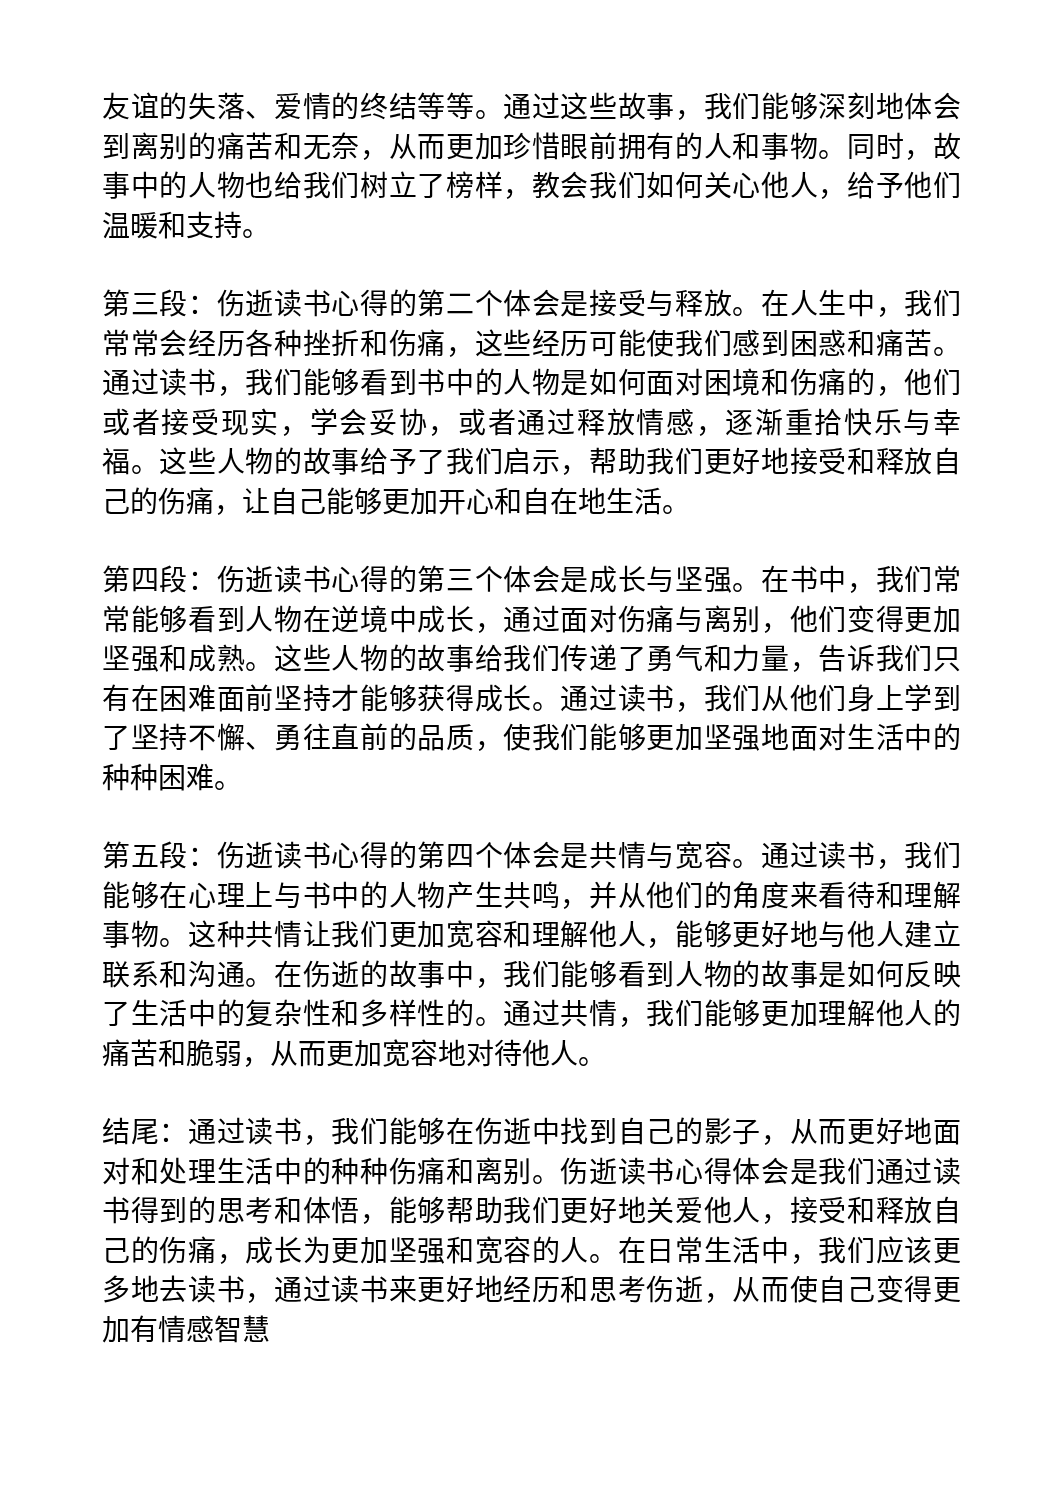友谊的失落、爱情的终结等等。通过这些故事，我们能够深刻地体会到离别的痛苦和无奈，从而更加珍惜眼前拥有的人和事物。同时，故事中的人物也给我们树立了榜样，教会我们如何关心他人，给予他们温暖和支持。
第三段：伤逝读书心得的第二个体会是接受与释放。在人生中，我们常常会经历各种挫折和伤痛，这些经历可能使我们感到困惑和痛苦。通过读书，我们能够看到书中的人物是如何面对困境和伤痛的，他们或者接受现实，学会妥协，或者通过释放情感，逐渐重拾快乐与幸福。这些人物的故事给予了我们启示，帮助我们更好地接受和释放自己的伤痛，让自己能够更加开心和自在地生活。
第四段：伤逝读书心得的第三个体会是成长与坚强。在书中，我们常常能够看到人物在逆境中成长，通过面对伤痛与离别，他们变得更加坚强和成熟。这些人物的故事给我们传递了勇气和力量，告诉我们只有在困难面前坚持才能够获得成长。通过读书，我们从他们身上学到了坚持不懈、勇往直前的品质，使我们能够更加坚强地面对生活中的种种困难。
第五段：伤逝读书心得的第四个体会是共情与宽容。通过读书，我们能够在心理上与书中的人物产生共鸣，并从他们的角度来看待和理解事物。这种共情让我们更加宽容和理解他人，能够更好地与他人建立联系和沟通。在伤逝的故事中，我们能够看到人物的故事是如何反映了生活中的复杂性和多样性的。通过共情，我们能够更加理解他人的痛苦和脆弱，从而更加宽容地对待他人。
结尾：通过读书，我们能够在伤逝中找到自己的影子，从而更好地面对和处理生活中的种种伤痛和离别。伤逝读书心得体会是我们通过读书得到的思考和体悟，能够帮助我们更好地关爱他人，接受和释放自己的伤痛，成长为更加坚强和宽容的人。在日常生活中，我们应该更多地去读书，通过读书来更好地经历和思考伤逝，从而使自己变得更加有情感智慧